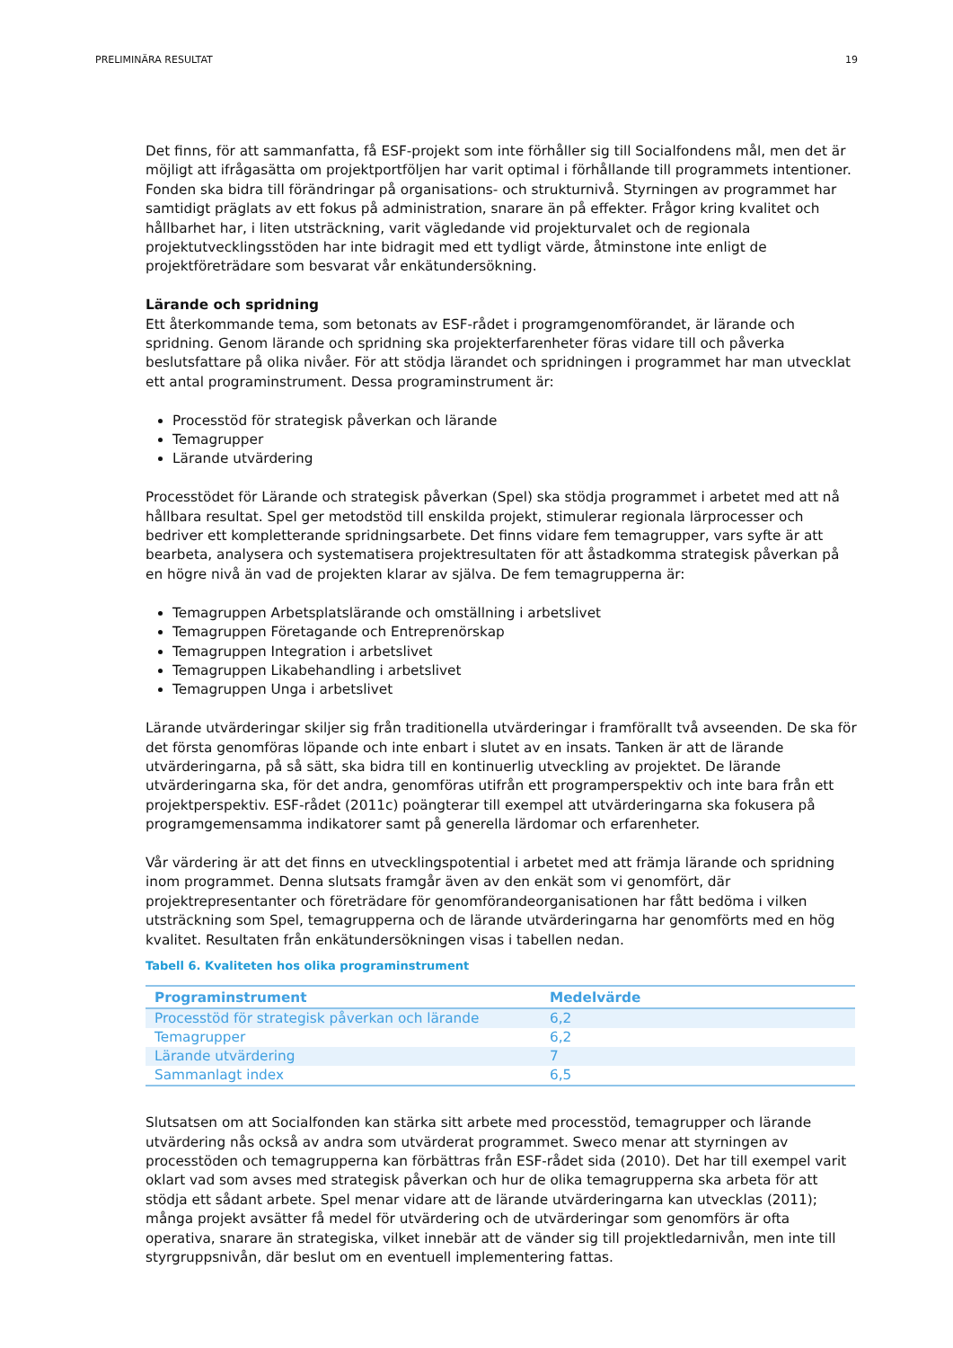PRELIMINÄRA RESULTAT 19
Det finns, för att sammanfatta, få ESF-projekt som inte förhåller sig till Socialfondens mål, men det är möjligt att ifrågasätta om projektportföljen har varit optimal i förhållande till programmets intentioner. Fonden ska bidra till förändringar på organisations- och strukturnivå. Styrningen av programmet har samtidigt präglats av ett fokus på administration, snarare än på effekter. Frågor kring kvalitet och hållbarhet har, i liten utsträckning, varit vägledande vid projekturvalet och de regionala projektutvecklingsstöden har inte bidragit med ett tydligt värde, åtminstone inte enligt de projektföreträdare som besvarat vår enkätundersökning.
Lärande och spridning
Ett återkommande tema, som betonats av ESF-rådet i programgenomförandet, är lärande och spridning. Genom lärande och spridning ska projekterfarenheter föras vidare till och påverka beslutsfattare på olika nivåer. För att stödja lärandet och spridningen i programmet har man utvecklat ett antal programinstrument. Dessa programinstrument är:
Processtöd för strategisk påverkan och lärande
Temagrupper
Lärande utvärdering
Processtödet för Lärande och strategisk påverkan (Spel) ska stödja programmet i arbetet med att nå hållbara resultat. Spel ger metodstöd till enskilda projekt, stimulerar regionala lärprocesser och bedriver ett kompletterande spridningsarbete. Det finns vidare fem temagrupper, vars syfte är att bearbeta, analysera och systematisera projektresultaten för att åstadkomma strategisk påverkan på en högre nivå än vad de projekten klarar av själva. De fem temagrupperna är:
Temagruppen Arbetsplatslärande och omställning i arbetslivet
Temagruppen Företagande och Entreprenörskap
Temagruppen Integration i arbetslivet
Temagruppen Likabehandling i arbetslivet
Temagruppen Unga i arbetslivet
Lärande utvärderingar skiljer sig från traditionella utvärderingar i framförallt två avseenden. De ska för det första genomföras löpande och inte enbart i slutet av en insats. Tanken är att de lärande utvärderingarna, på så sätt, ska bidra till en kontinuerlig utveckling av projektet. De lärande utvärderingarna ska, för det andra, genomföras utifrån ett programperspektiv och inte bara från ett projektperspektiv. ESF-rådet (2011c) poängterar till exempel att utvärderingarna ska fokusera på programgemensamma indikatorer samt på generella lärdomar och erfarenheter.
Vår värdering är att det finns en utvecklingspotential i arbetet med att främja lärande och spridning inom programmet. Denna slutsats framgår även av den enkät som vi genomfört, där projektrepresentanter och företrädare för genomförandeorganisationen har fått bedöma i vilken utsträckning som Spel, temagrupperna och de lärande utvärderingarna har genomförts med en hög kvalitet. Resultaten från enkätundersökningen visas i tabellen nedan.
Tabell 6. Kvaliteten hos olika programinstrument
| Programinstrument | Medelvärde |
| --- | --- |
| Processtöd för strategisk påverkan och lärande | 6,2 |
| Temagrupper | 6,2 |
| Lärande utvärdering | 7 |
| Sammanlagt index | 6,5 |
Slutsatsen om att Socialfonden kan stärka sitt arbete med processtöd, temagrupper och lärande utvärdering nås också av andra som utvärderat programmet. Sweco menar att styrningen av processtöden och temagrupperna kan förbättras från ESF-rådet sida (2010). Det har till exempel varit oklart vad som avses med strategisk påverkan och hur de olika temagrupperna ska arbeta för att stödja ett sådant arbete. Spel menar vidare att de lärande utvärderingarna kan utvecklas (2011); många projekt avsätter få medel för utvärdering och de utvärderingar som genomförs är ofta operativa, snarare än strategiska, vilket innebär att de vänder sig till projektledarnivån, men inte till styrgruppsnivån, där beslut om en eventuell implementering fattas.